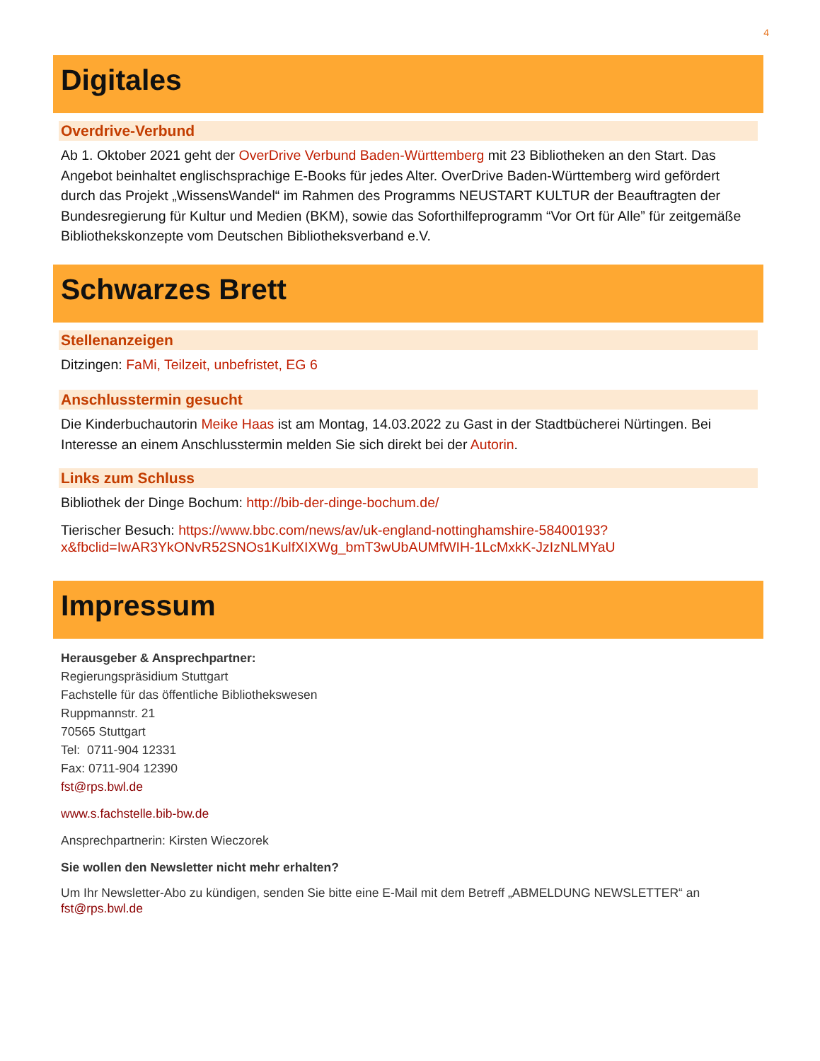4
Digitales
Overdrive-Verbund
Ab 1. Oktober 2021 geht der OverDrive Verbund Baden-Württemberg mit 23 Bibliotheken an den Start. Das Angebot beinhaltet englischsprachige E-Books für jedes Alter. OverDrive Baden-Württemberg wird gefördert durch das Projekt „WissensWandel“ im Rahmen des Programms NEUSTART KULTUR der Beauftragten der Bundesregierung für Kultur und Medien (BKM), sowie das Soforthilfeprogramm “Vor Ort für Alle” für zeitgemäße Bibliothekskonzepte vom Deutschen Bibliotheksverband e.V.
Schwarzes Brett
Stellenanzeigen
Ditzingen: FaMi, Teilzeit, unbefristet, EG 6
Anschlusstermin gesucht
Die Kinderbuchautorin Meike Haas ist am Montag, 14.03.2022 zu Gast in der Stadtbücherei Nürtingen. Bei Interesse an einem Anschlusstermin melden Sie sich direkt bei der Autorin.
Links zum Schluss
Bibliothek der Dinge Bochum: http://bib-der-dinge-bochum.de/
Tierischer Besuch: https://www.bbc.com/news/av/uk-england-nottinghamshire-58400193?x&fbclid=IwAR3YkONvR52SNOs1KulfXIXWg_bmT3wUbAUMfWIH-1LcMxkK-JzIzNLMYaU
Impressum
Herausgeber & Ansprechpartner:
Regierungspräsidium Stuttgart
Fachstelle für das öffentliche Bibliothekswesen
Ruppmannstr. 21
70565 Stuttgart
Tel: 0711-904 12331
Fax: 0711-904 12390
fst@rps.bwl.de
www.s.fachstelle.bib-bw.de
Ansprechpartnerin: Kirsten Wieczorek
Sie wollen den Newsletter nicht mehr erhalten?
Um Ihr Newsletter-Abo zu kündigen, senden Sie bitte eine E-Mail mit dem Betreff „ABMELDUNG NEWSLETTER“ an fst@rps.bwl.de